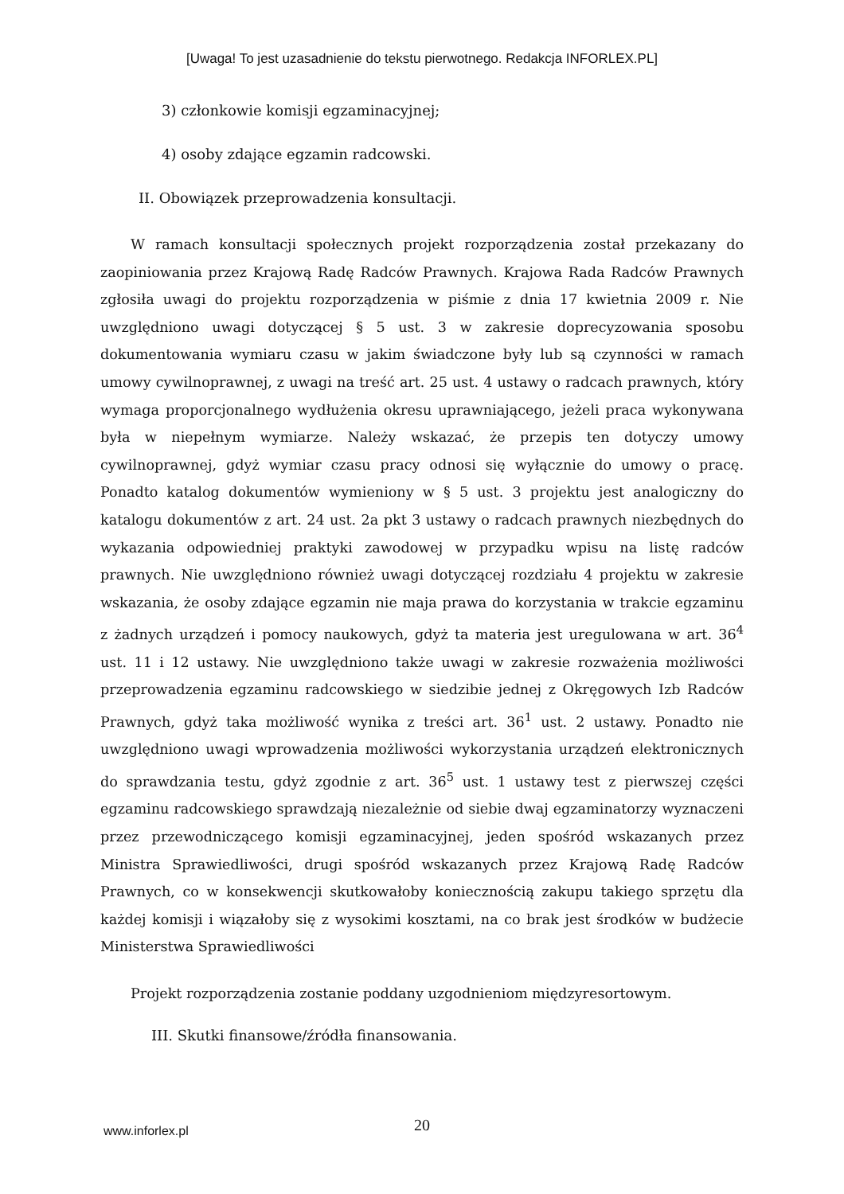[Uwaga! To jest uzasadnienie do tekstu pierwotnego. Redakcja INFORLEX.PL]
3) członkowie komisji egzaminacyjnej;
4) osoby zdające egzamin radcowski.
II. Obowiązek przeprowadzenia konsultacji.
W ramach konsultacji społecznych projekt rozporządzenia został przekazany do zaopiniowania przez Krajową Radę Radców Prawnych. Krajowa Rada Radców Prawnych zgłosiła uwagi do projektu rozporządzenia w piśmie z dnia 17 kwietnia 2009 r. Nie uwzględniono uwagi dotyczącej § 5 ust. 3 w zakresie doprecyzowania sposobu dokumentowania wymiaru czasu w jakim świadczone były lub są czynności w ramach umowy cywilnoprawnej, z uwagi na treść art. 25 ust. 4 ustawy o radcach prawnych, który wymaga proporcjonalnego wydłużenia okresu uprawniającego, jeżeli praca wykonywana była w niepełnym wymiarze. Należy wskazać, że przepis ten dotyczy umowy cywilnoprawnej, gdyż wymiar czasu pracy odnosi się wyłącznie do umowy o pracę. Ponadto katalog dokumentów wymieniony w § 5 ust. 3 projektu jest analogiczny do katalogu dokumentów z art. 24 ust. 2a pkt 3 ustawy o radcach prawnych niezbędnych do wykazania odpowiedniej praktyki zawodowej w przypadku wpisu na listę radców prawnych. Nie uwzględniono również uwagi dotyczącej rozdziału 4 projektu w zakresie wskazania, że osoby zdające egzamin nie maja prawa do korzystania w trakcie egzaminu z żadnych urządzeń i pomocy naukowych, gdyż ta materia jest uregulowana w art. 36<sup>4</sup> ust. 11 i 12 ustawy. Nie uwzględniono także uwagi w zakresie rozważenia możliwości przeprowadzenia egzaminu radcowskiego w siedzibie jednej z Okręgowych Izb Radców Prawnych, gdyż taka możliwość wynika z treści art. 36<sup>1</sup> ust. 2 ustawy. Ponadto nie uwzględniono uwagi wprowadzenia możliwości wykorzystania urządzeń elektronicznych do sprawdzania testu, gdyż zgodnie z art. 36<sup>5</sup> ust. 1 ustawy test z pierwszej części egzaminu radcowskiego sprawdzają niezależnie od siebie dwaj egzaminatorzy wyznaczeni przez przewodniczącego komisji egzaminacyjnej, jeden spośród wskazanych przez Ministra Sprawiedliwości, drugi spośród wskazanych przez Krajową Radę Radców Prawnych, co w konsekwencji skutkowałoby koniecznością zakupu takiego sprzętu dla każdej komisji i wiązałoby się z wysokimi kosztami, na co brak jest środków w budżecie Ministerstwa Sprawiedliwości
Projekt rozporządzenia zostanie poddany uzgodnieniom międzyresortowym.
III. Skutki finansowe/źródła finansowania.
www.inforlex.pl 20